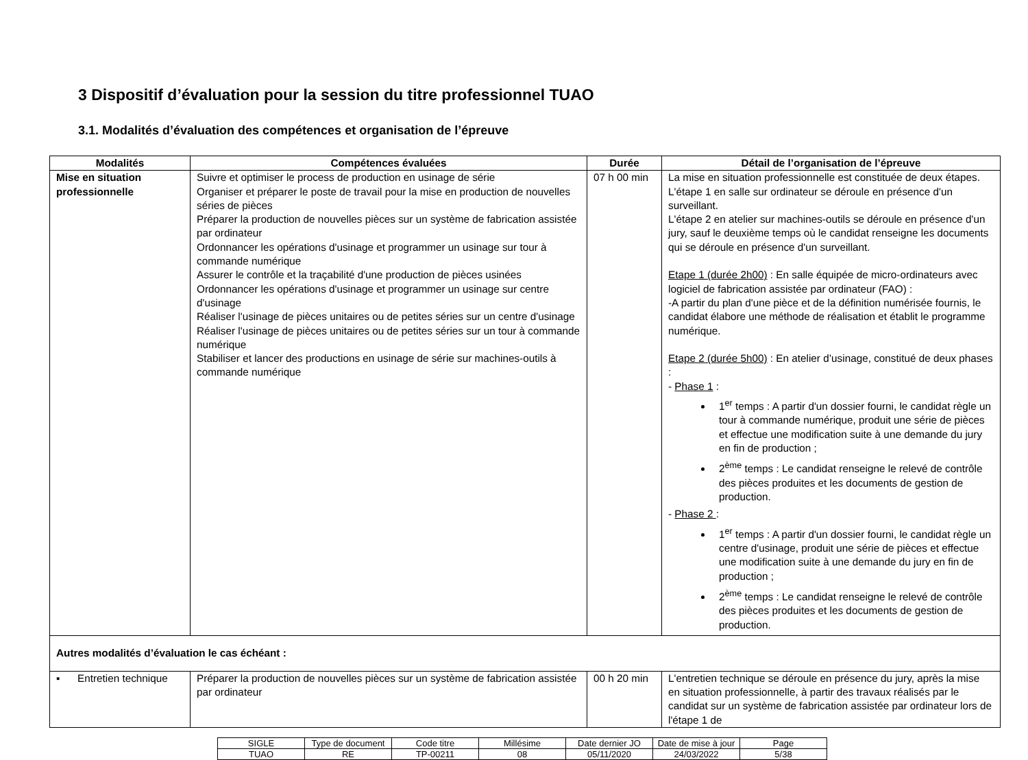3 Dispositif d’évaluation pour la session du titre professionnel TUAO
3.1. Modalités d’évaluation des compétences et organisation de l’épreuve
| Modalités | Compétences évaluées | Durée | Détail de l’organisation de l’épreuve |
| --- | --- | --- | --- |
| Mise en situation professionnelle | Suivre et optimiser le process de production en usinage de série Organiser et préparer le poste de travail pour la mise en production de nouvelles séries de pièces Préparer la production de nouvelles pièces sur un système de fabrication assistée par ordinateur Ordonnancer les opérations d'usinage et programmer un usinage sur tour à commande numérique Assurer le contrôle et la traçabilité d'une production de pièces usinées Ordonnancer les opérations d'usinage et programmer un usinage sur centre d'usinage Réaliser l'usinage de pièces unitaires ou de petites séries sur un centre d'usinage Réaliser l'usinage de pièces unitaires ou de petites séries sur un tour à commande numérique Stabiliser et lancer des productions en usinage de série sur machines-outils à commande numérique | 07 h 00 min | La mise en situation professionnelle est constituée de deux étapes. L'étape 1 en salle sur ordinateur se déroule en présence d'un surveillant. L'étape 2 en atelier sur machines-outils se déroule en présence d'un jury, sauf le deuxième temps où le candidat renseigne les documents qui se déroule en présence d'un surveillant. Etape 1 (durée 2h00) : En salle équipée de micro-ordinateurs avec logiciel de fabrication assistée par ordinateur (FAO) : -A partir du plan d'une pièce et de la définition numérisée fournis, le candidat élabore une méthode de réalisation et établit le programme numérique. Etape 2 (durée 5h00) : En atelier d’usinage, constitué de deux phases : - Phase 1 : 1<sup>er</sup> temps : A partir d'un dossier fourni, le candidat règle un tour à commande numérique, produit une série de pièces et effectue une modification suite à une demande du jury en fin de production ; 2<sup>ème</sup> temps : Le candidat renseigne le relevé de contrôle des pièces produites et les documents de gestion de production. - Phase 2 : 1<sup>er</sup> temps : A partir d'un dossier fourni, le candidat règle un centre d'usinage, produit une série de pièces et effectue une modification suite à une demande du jury en fin de production ; 2<sup>ème</sup> temps : Le candidat renseigne le relevé de contrôle des pièces produites et les documents de gestion de production. |
| Autres modalités d’évaluation le cas échéant : | | | |
| ▪ Entretien technique | Préparer la production de nouvelles pièces sur un système de fabrication assistée par ordinateur | 00 h 20 min | L'entretien technique se déroule en présence du jury, après la mise en situation professionnelle, à partir des travaux réalisés par le candidat sur un système de fabrication assistée par ordinateur lors de l'étape 1 de |
| SIGLE | Type de document | Code titre | Millésime | Date dernier JO | Date de mise à jour | Page |
| TUAO | RE | TP-00211 | 08 | 05/11/2020 | 24/03/2022 | 5/38 |